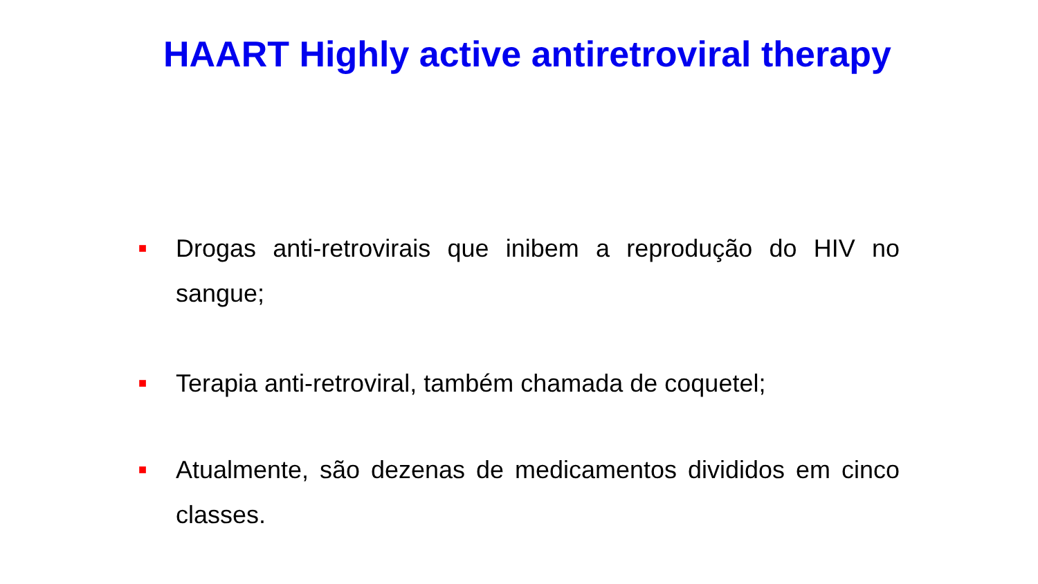HAART Highly active antiretroviral therapy
■ Drogas anti-retrovirais que inibem a reprodução do HIV no sangue;
■ Terapia anti-retroviral, também chamada de coquetel;
■ Atualmente, são dezenas de medicamentos divididos em cinco classes.